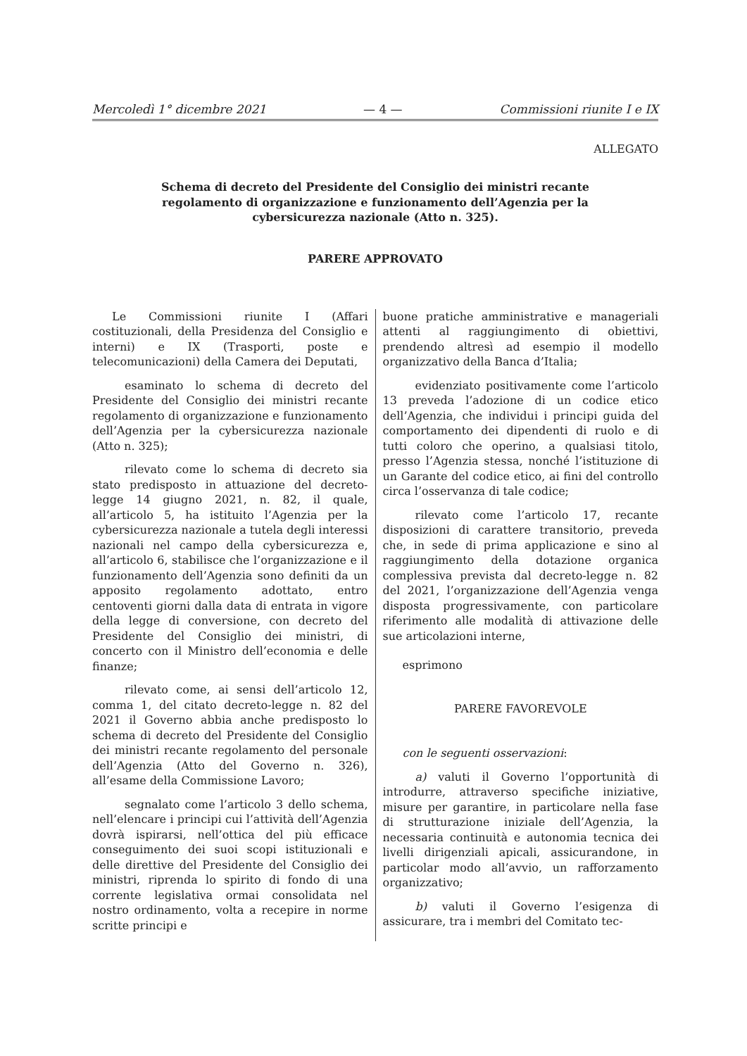Mercoledì 1° dicembre 2021 — 4 — Commissioni riunite I e IX
ALLEGATO
Schema di decreto del Presidente del Consiglio dei ministri recante regolamento di organizzazione e funzionamento dell’Agenzia per la cybersicurezza nazionale (Atto n. 325).
PARERE APPROVATO
Le Commissioni riunite I (Affari costituzionali, della Presidenza del Consiglio e interni) e IX (Trasporti, poste e telecomunicazioni) della Camera dei Deputati,
esaminato lo schema di decreto del Presidente del Consiglio dei ministri recante regolamento di organizzazione e funzionamento dell’Agenzia per la cybersicurezza nazionale (Atto n. 325);
rilevato come lo schema di decreto sia stato predisposto in attuazione del decreto-legge 14 giugno 2021, n. 82, il quale, all’articolo 5, ha istituito l’Agenzia per la cybersicurezza nazionale a tutela degli interessi nazionali nel campo della cybersicurezza e, all’articolo 6, stabilisce che l’organizzazione e il funzionamento dell’Agenzia sono definiti da un apposito regolamento adottato, entro centoventi giorni dalla data di entrata in vigore della legge di conversione, con decreto del Presidente del Consiglio dei ministri, di concerto con il Ministro dell’economia e delle finanze;
rilevato come, ai sensi dell’articolo 12, comma 1, del citato decreto-legge n. 82 del 2021 il Governo abbia anche predisposto lo schema di decreto del Presidente del Consiglio dei ministri recante regolamento del personale dell’Agenzia (Atto del Governo n. 326), all’esame della Commissione Lavoro;
segnalato come l’articolo 3 dello schema, nell’elencare i principi cui l’attività dell’Agenzia dovrà ispirarsi, nell’ottica del più efficace conseguimento dei suoi scopi istituzionali e delle direttive del Presidente del Consiglio dei ministri, riprenda lo spirito di fondo di una corrente legislativa ormai consolidata nel nostro ordinamento, volta a recepire in norme scritte principi e
buone pratiche amministrative e manageriali attenti al raggiungimento di obiettivi, prendendo altresì ad esempio il modello organizzativo della Banca d’Italia;
evidenziato positivamente come l’articolo 13 preveda l’adozione di un codice etico dell’Agenzia, che individui i principi guida del comportamento dei dipendenti di ruolo e di tutti coloro che operino, a qualsiasi titolo, presso l’Agenzia stessa, nonché l’istituzione di un Garante del codice etico, ai fini del controllo circa l’osservanza di tale codice;
rilevato come l’articolo 17, recante disposizioni di carattere transitorio, preveda che, in sede di prima applicazione e sino al raggiungimento della dotazione organica complessiva prevista dal decreto-legge n. 82 del 2021, l’organizzazione dell’Agenzia venga disposta progressivamente, con particolare riferimento alle modalità di attivazione delle sue articolazioni interne,
esprimono
PARERE FAVOREVOLE
con le seguenti osservazioni:
a) valuti il Governo l’opportunità di introdurre, attraverso specifiche iniziative, misure per garantire, in particolare nella fase di strutturazione iniziale dell’Agenzia, la necessaria continuità e autonomia tecnica dei livelli dirigenziali apicali, assicurandone, in particolar modo all’avvio, un rafforzamento organizzativo;
b) valuti il Governo l’esigenza di assicurare, tra i membri del Comitato tec-